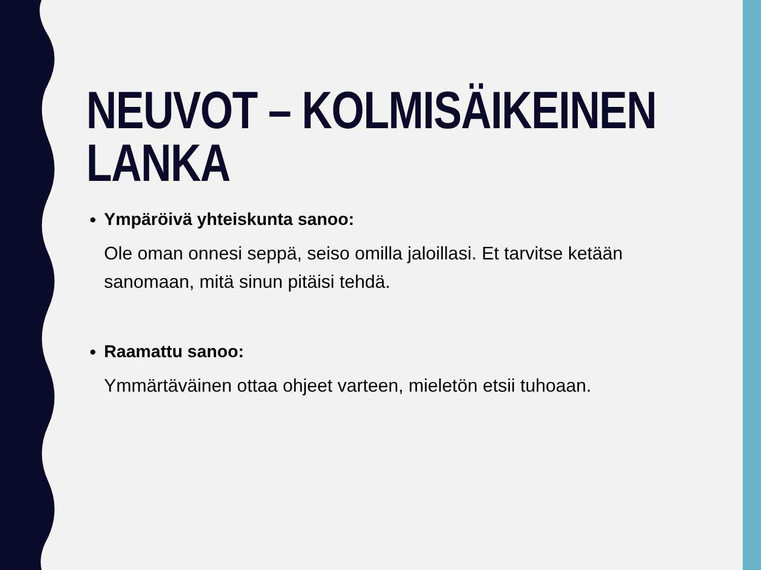NEUVOT – KOLMISÄIKEINEN LANKA
Ympäröivä yhteiskunta sanoo:
Ole oman onnesi seppä, seiso omilla jaloillasi. Et tarvitse ketään sanomaan, mitä sinun pitäisi tehdä.
Raamattu sanoo:
Ymmärtäväinen ottaa ohjeet varteen, mieletön etsii tuhoaan.